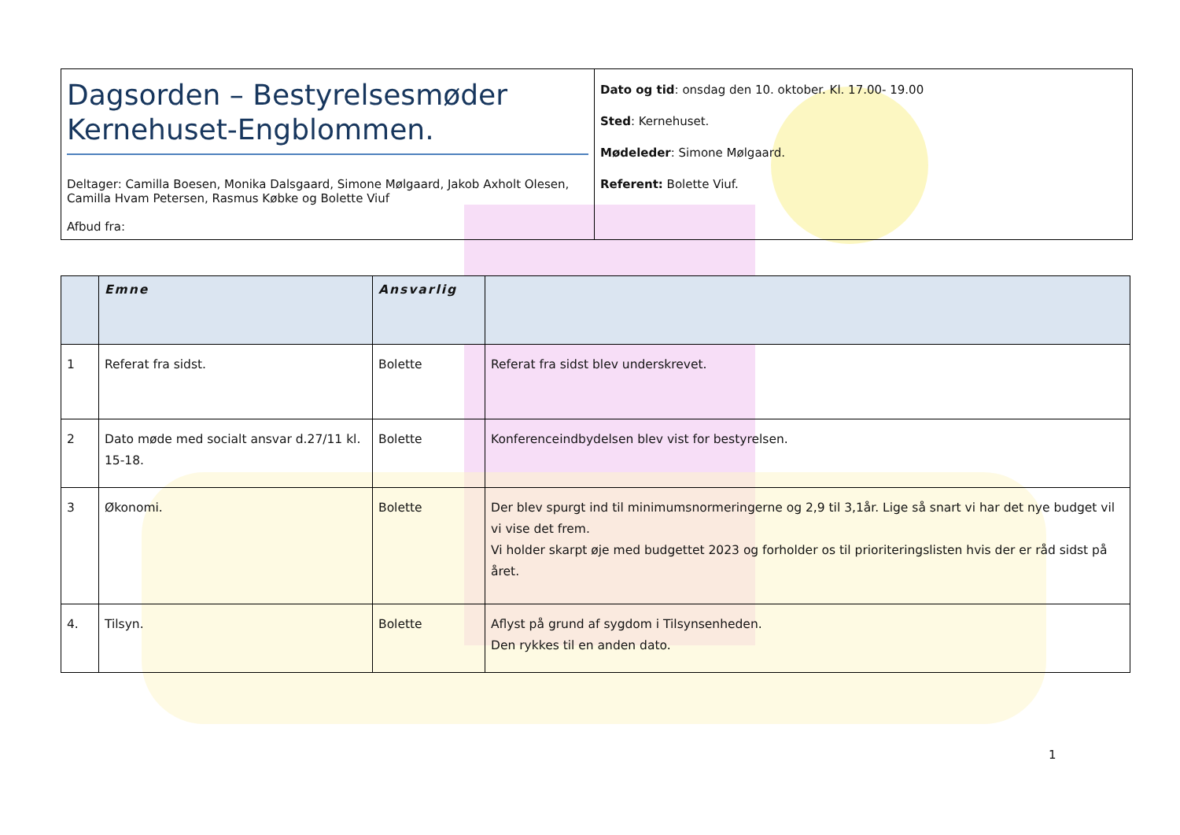| Dagsorden – Bestyrelsesmøder Kernehuset-Engblommen. Deltager: Camilla Boesen, Monika Dalsgaard, Simone Mølgaard, Jakob Axholt Olesen, Camilla Hvam Petersen, Rasmus Købke og Bolette Viuf Afbud fra: | Dato og tid : onsdag den 10. oktober. Kl. 17.00- 19.00 Sted : Kernehuset. Mødeleder : Simone Mølgaard. Referent: Bolette Viuf. |
| | Emne | Ansvarlig | |
| --- | --- | --- | --- |
| 1 | Referat fra sidst. | Bolette | Referat fra sidst blev underskrevet. |
| 2 | Dato møde med socialt ansvar d.27/11 kl. 15-18. | Bolette | Konferenceindbydelsen blev vist for bestyrelsen. |
| 3 | Økonomi. | Bolette | Der blev spurgt ind til minimumsnormeringerne og 2,9 til 3,1år. Lige så snart vi har det nye budget vil vi vise det frem. Vi holder skarpt øje med budgettet 2023 og forholder os til prioriteringslisten hvis der er råd sidst på året. |
| 4. | Tilsyn. | Bolette | Aflyst på grund af sygdom i Tilsynsenheden. Den rykkes til en anden dato. |
1